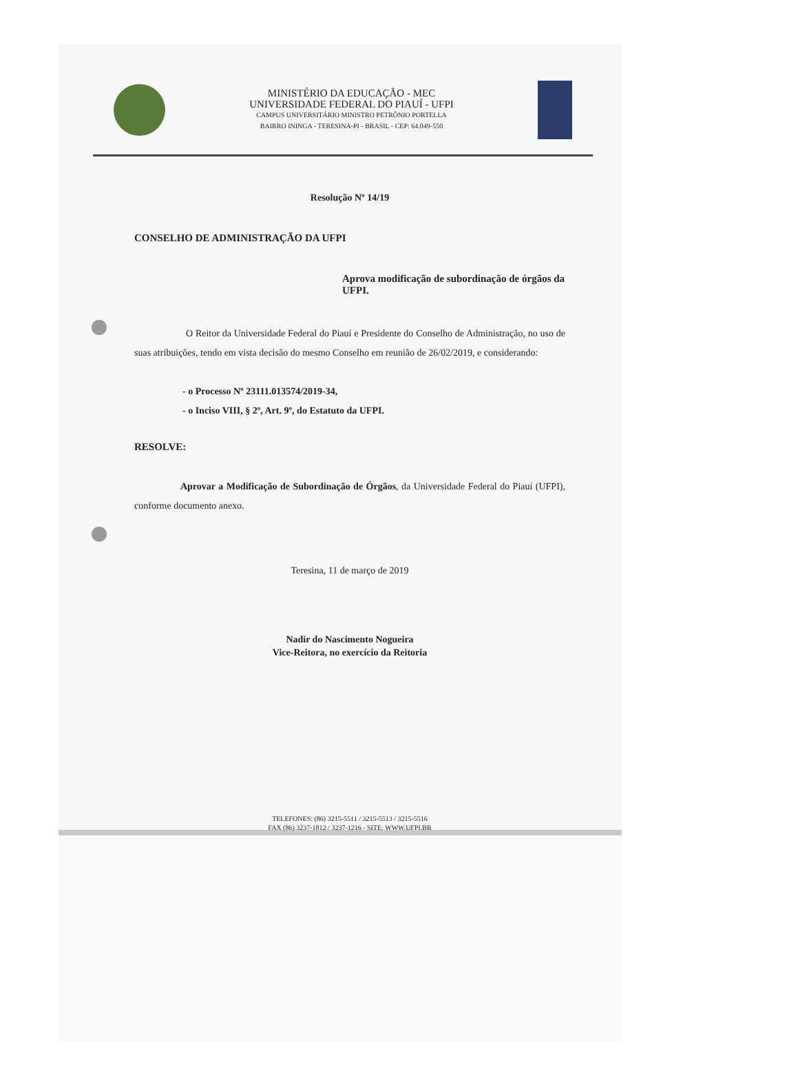MINISTÉRIO DA EDUCAÇÃO - MEC
UNIVERSIDADE FEDERAL DO PIAUÍ - UFPI
CAMPUS UNIVERSITÁRIO MINISTRO PETRÔNIO PORTELLA
BAIRRO ININGA - TERESINA-PI - BRASIL - CEP: 64.049-550
Resolução Nº 14/19
CONSELHO DE ADMINISTRAÇÃO DA UFPI
Aprova modificação de subordinação de órgãos da UFPI.
O Reitor da Universidade Federal do Piauí e Presidente do Conselho de Administração, no uso de suas atribuições, tendo em vista decisão do mesmo Conselho em reunião de 26/02/2019, e considerando:
- o Processo Nº 23111.013574/2019-34,
- o Inciso VIII, § 2º, Art. 9º, do Estatuto da UFPI.
RESOLVE:
Aprovar a Modificação de Subordinação de Órgãos, da Universidade Federal do Piauí (UFPI), conforme documento anexo.
Teresina, 11 de março de 2019
Nadir do Nascimento Nogueira
Vice-Reitora, no exercício da Reitoria
TELEFONES: (86) 3215-5511 / 3215-5513 / 3215-5516
FAX (86) 3237-1812 / 3237-1216 - SITE: WWW.UFPI.BR